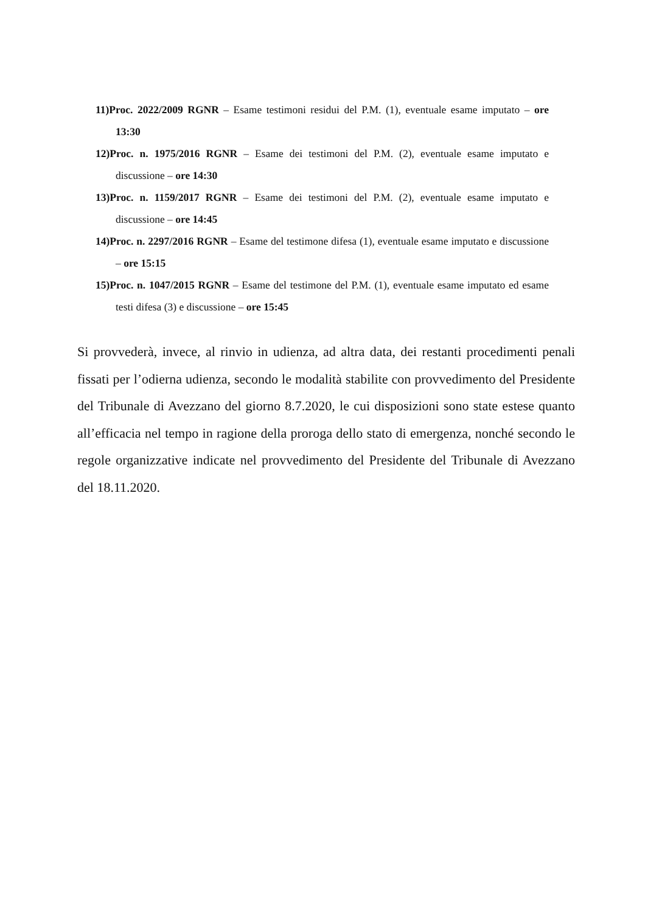11)Proc. 2022/2009 RGNR – Esame testimoni residui del P.M. (1), eventuale esame imputato – ore 13:30
12)Proc. n. 1975/2016 RGNR – Esame dei testimoni del P.M. (2), eventuale esame imputato e discussione – ore 14:30
13)Proc. n. 1159/2017 RGNR – Esame dei testimoni del P.M. (2), eventuale esame imputato e discussione – ore 14:45
14)Proc. n. 2297/2016 RGNR – Esame del testimone difesa (1), eventuale esame imputato e discussione – ore 15:15
15)Proc. n. 1047/2015 RGNR – Esame del testimone del P.M. (1), eventuale esame imputato ed esame testi difesa (3) e discussione – ore 15:45
Si provvederà, invece, al rinvio in udienza, ad altra data, dei restanti procedimenti penali fissati per l’odierna udienza, secondo le modalità stabilite con provvedimento del Presidente del Tribunale di Avezzano del giorno 8.7.2020, le cui disposizioni sono state estese quanto all’efficacia nel tempo in ragione della proroga dello stato di emergenza, nonché secondo le regole organizzative indicate nel provvedimento del Presidente del Tribunale di Avezzano del 18.11.2020.